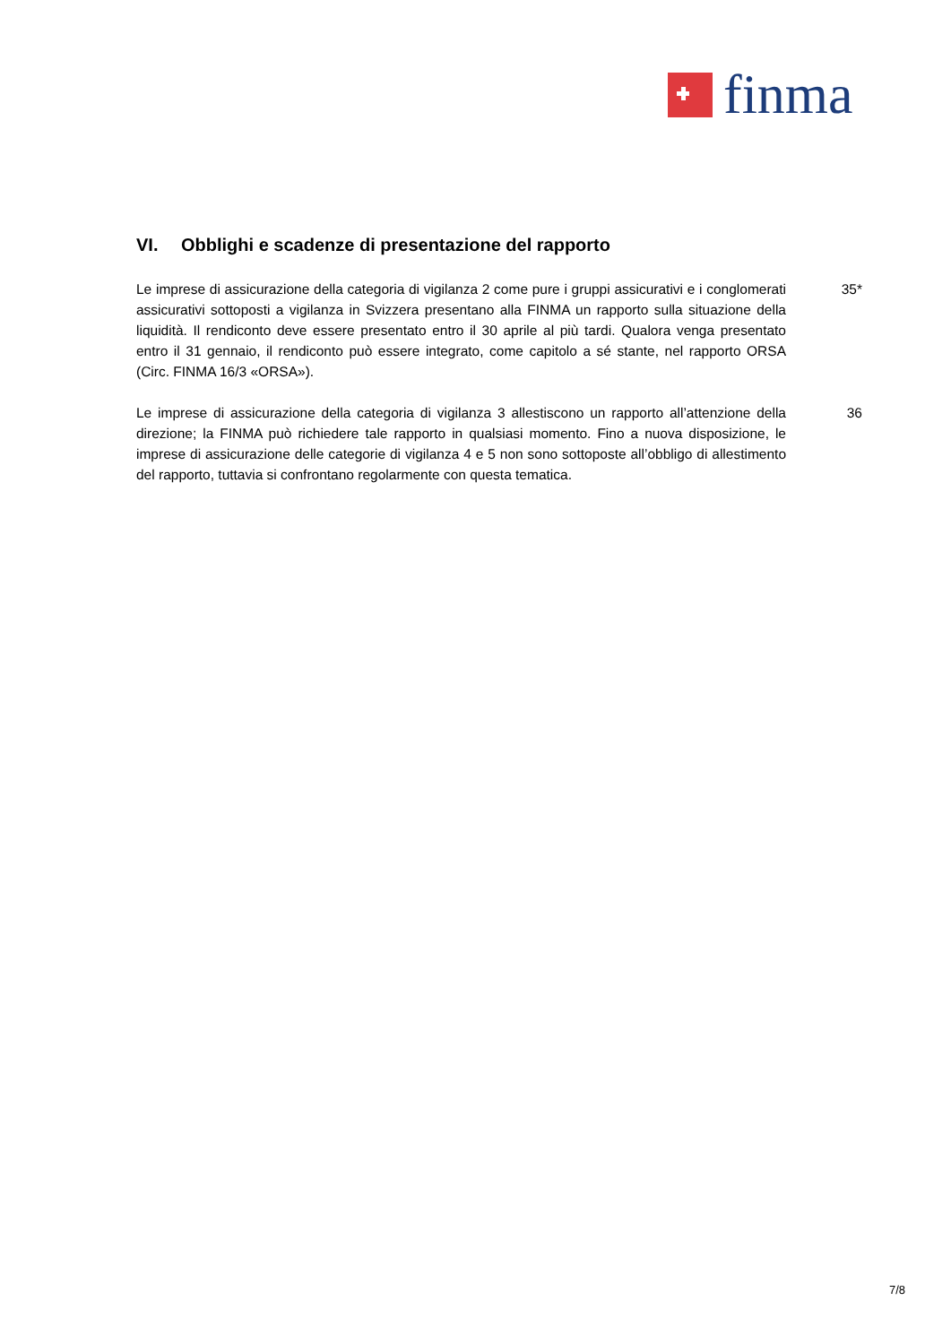finma
VI. Obblighi e scadenze di presentazione del rapporto
Le imprese di assicurazione della categoria di vigilanza 2 come pure i gruppi assicurativi e i conglomerati assicurativi sottoposti a vigilanza in Svizzera presentano alla FINMA un rapporto sulla situazione della liquidità. Il rendiconto deve essere presentato entro il 30 aprile al più tardi. Qualora venga presentato entro il 31 gennaio, il rendiconto può essere integrato, come capitolo a sé stante, nel rapporto ORSA (Circ. FINMA 16/3 «ORSA»).
35*
Le imprese di assicurazione della categoria di vigilanza 3 allestiscono un rapporto all’attenzione della direzione; la FINMA può richiedere tale rapporto in qualsiasi momento. Fino a nuova disposizione, le imprese di assicurazione delle categorie di vigilanza 4 e 5 non sono sottoposte all’obbligo di allestimento del rapporto, tuttavia si confrontano regolarmente con questa tematica.
36
7/8